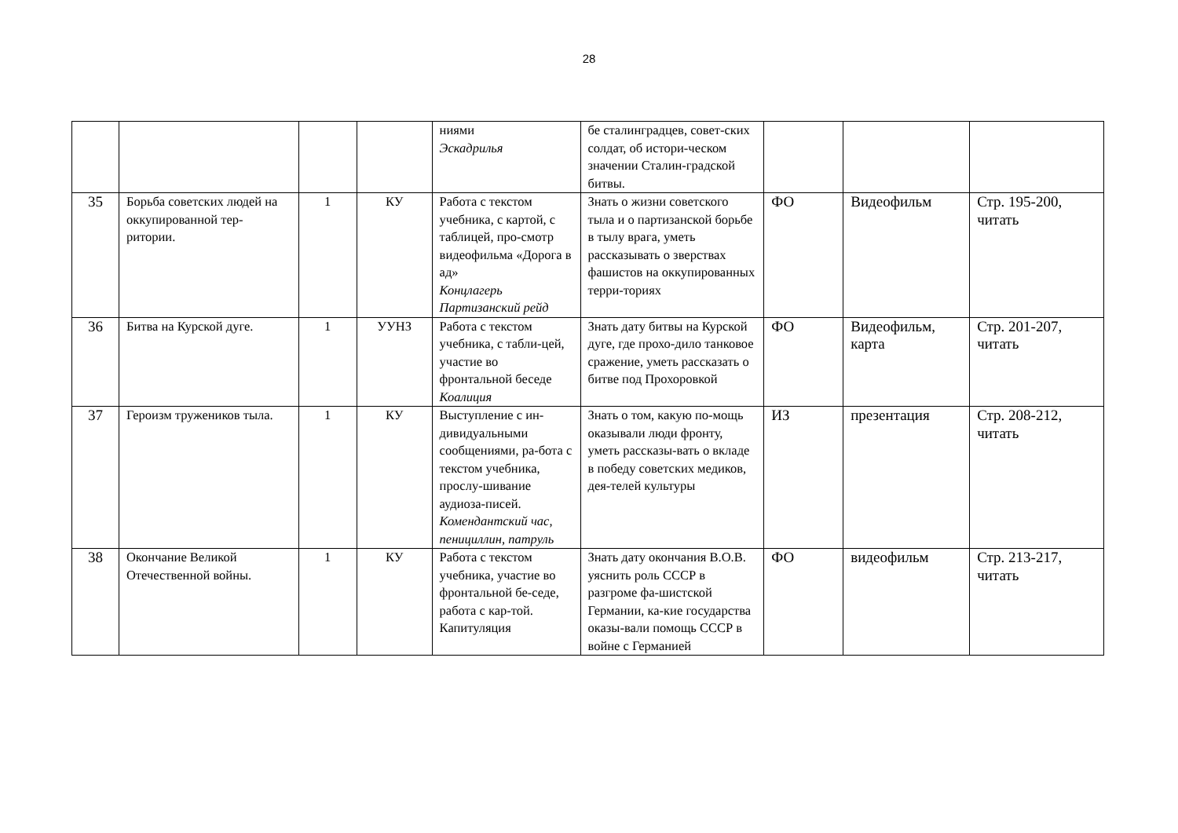28
| | | | | ниями Эскадрилья | бе сталинградцев, совет-ских солдат, об истори-ческом значении Сталин-градской битвы. | | | |
| 35 | Борьба советских людей на оккупированной тер-ритории. | 1 | КУ | Работа с текстом учебника, с картой, с таблицей, про-смотр видеофильма «Дорога в ад» Концлагерь Партизанский рейд | Знать о жизни советского тыла и о партизанской борьбе в тылу врага, уметь рассказывать о зверствах фашистов на оккупированных терри-ториях | ФО | Видеофильм | Стр. 195-200, читать |
| 36 | Битва на Курской дуге. | 1 | УУНЗ | Работа с текстом учебника, с табли-цей, участие во фронтальной беседе Коалиция | Знать дату битвы на Курской дуге, где прохо-дило танковое сражение, уметь рассказать о битве под Прохоровкой | ФО | Видеофильм, карта | Стр. 201-207, читать |
| 37 | Героизм тружеников тыла. | 1 | КУ | Выступление с ин-дивидуальными сообщениями, ра-бота с текстом учебника, прослу-шивание аудиоза-писей. Комендантский час, пенициллин, патруль | Знать о том, какую по-мощь оказывали люди фронту, уметь рассказы-вать о вкладе в победу советских медиков, дея-телей культуры | ИЗ | презентация | Стр. 208-212, читать |
| 38 | Окончание Великой Отечественной войны. | 1 | КУ | Работа с текстом учебника, участие во фронтальной бе-седе, работа с кар-той. Капитуляция | Знать дату окончания В.О.В. уяснить роль СССР в разгроме фа-шистской Германии, ка-кие государства оказы-вали помощь СССР в войне с Германией | ФО | видеофильм | Стр. 213-217, читать |